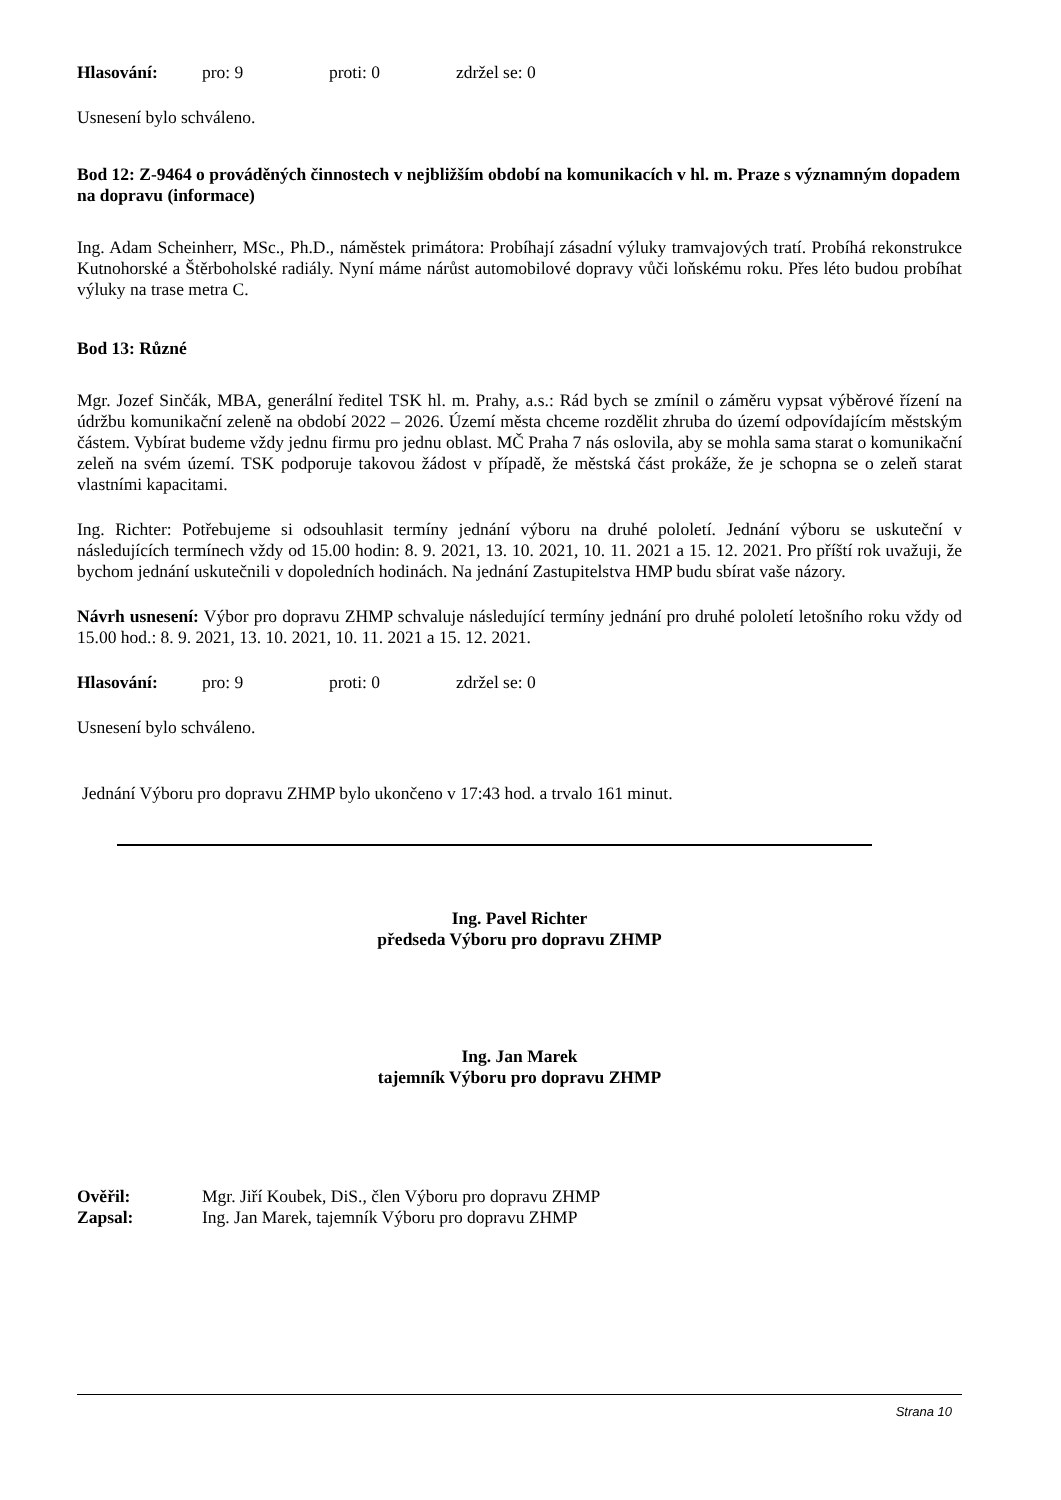Hlasování: pro: 9 proti: 0 zdržel se: 0
Usnesení bylo schváleno.
Bod 12: Z-9464 o prováděných činnostech v nejbližším období na komunikacích v hl. m. Praze s významným dopadem na dopravu (informace)
Ing. Adam Scheinherr, MSc., Ph.D., náměstek primátora: Probíhají zásadní výluky tramvajových tratí. Probíhá rekonstrukce Kutnohorské a Štěrboholské radiály. Nyní máme nárůst automobilové dopravy vůči loňskému roku. Přes léto budou probíhat výluky na trase metra C.
Bod 13: Různé
Mgr. Jozef Sinčák, MBA, generální ředitel TSK hl. m. Prahy, a.s.: Rád bych se zmínil o záměru vypsat výběrové řízení na údržbu komunikační zeleně na období 2022 – 2026. Území města chceme rozdělit zhruba do území odpovídajícím městským částem. Vybírat budeme vždy jednu firmu pro jednu oblast. MČ Praha 7 nás oslovila, aby se mohla sama starat o komunikační zeleň na svém území. TSK podporuje takovou žádost v případě, že městská část prokáže, že je schopna se o zeleň starat vlastními kapacitami.
Ing. Richter: Potřebujeme si odsouhlasit termíny jednání výboru na druhé pololetí. Jednání výboru se uskuteční v následujících termínech vždy od 15.00 hodin: 8. 9. 2021, 13. 10. 2021, 10. 11. 2021 a 15. 12. 2021. Pro příští rok uvažuji, že bychom jednání uskutečnili v dopoledních hodinách. Na jednání Zastupitelstva HMP budu sbírat vaše názory.
Návrh usnesení: Výbor pro dopravu ZHMP schvaluje následující termíny jednání pro druhé pololetí letošního roku vždy od 15.00 hod.: 8. 9. 2021, 13. 10. 2021, 10. 11. 2021 a 15. 12. 2021.
Hlasování: pro: 9 proti: 0 zdržel se: 0
Usnesení bylo schváleno.
Jednání Výboru pro dopravu ZHMP bylo ukončeno v 17:43 hod. a trvalo 161 minut.
Ing. Pavel Richter
předseda Výboru pro dopravu ZHMP
Ing. Jan Marek
tajemník Výboru pro dopravu ZHMP
Ověřil: Mgr. Jiří Koubek, DiS., člen Výboru pro dopravu ZHMP
Zapsal: Ing. Jan Marek, tajemník Výboru pro dopravu ZHMP
Strana 10